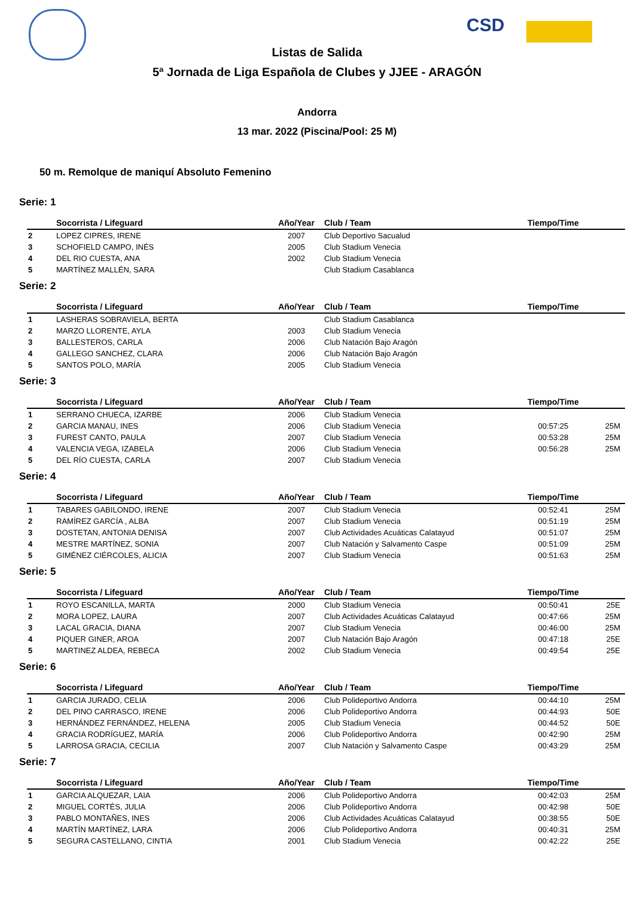CSD
Listas de Salida
5ª Jornada de Liga Española de Clubes y JJEE - ARAGÓN
Andorra
13 mar. 2022 (Piscina/Pool: 25 M)
50 m. Remolque de maniquí Absoluto Femenino
Serie: 1
| | Socorrista / Lifeguard | Año/Year | Club / Team | Tiempo/Time | |
| --- | --- | --- | --- | --- | --- |
| 2 | LOPEZ CIPRES, IRENE | 2007 | Club Deportivo Sacualud | | |
| 3 | SCHOFIELD CAMPO, INÉS | 2005 | Club Stadium Venecia | | |
| 4 | DEL RIO CUESTA, ANA | 2002 | Club Stadium Venecia | | |
| 5 | MARTÍNEZ MALLÉN, SARA | | Club Stadium Casablanca | | |
Serie: 2
| | Socorrista / Lifeguard | Año/Year | Club / Team | Tiempo/Time | |
| --- | --- | --- | --- | --- | --- |
| 1 | LASHERAS SOBRAVIELA, BERTA | | Club Stadium Casablanca | | |
| 2 | MARZO LLORENTE, AYLA | 2003 | Club Stadium Venecia | | |
| 3 | BALLESTEROS, CARLA | 2006 | Club Natación Bajo Aragón | | |
| 4 | GALLEGO SANCHEZ, CLARA | 2006 | Club Natación Bajo Aragón | | |
| 5 | SANTOS POLO, MARÍA | 2005 | Club Stadium Venecia | | |
Serie: 3
| | Socorrista / Lifeguard | Año/Year | Club / Team | Tiempo/Time | |
| --- | --- | --- | --- | --- | --- |
| 1 | SERRANO CHUECA, IZARBE | 2006 | Club Stadium Venecia | | |
| 2 | GARCIA MANAU, INES | 2006 | Club Stadium Venecia | 00:57:25 | 25M |
| 3 | FUREST CANTO, PAULA | 2007 | Club Stadium Venecia | 00:53:28 | 25M |
| 4 | VALENCIA VEGA, IZABELA | 2006 | Club Stadium Venecia | 00:56:28 | 25M |
| 5 | DEL RÍO CUESTA, CARLA | 2007 | Club Stadium Venecia | | |
Serie: 4
| | Socorrista / Lifeguard | Año/Year | Club / Team | Tiempo/Time | |
| --- | --- | --- | --- | --- | --- |
| 1 | TABARES GABILONDO, IRENE | 2007 | Club Stadium Venecia | 00:52:41 | 25M |
| 2 | RAMÍREZ GARCÍA , ALBA | 2007 | Club Stadium Venecia | 00:51:19 | 25M |
| 3 | DOSTETAN, ANTONIA DENISA | 2007 | Club Actividades Acuáticas Calatayud | 00:51:07 | 25M |
| 4 | MESTRE MARTÍNEZ, SONIA | 2007 | Club Natación y Salvamento Caspe | 00:51:09 | 25M |
| 5 | GIMÉNEZ CIÉRCOLES, ALICIA | 2007 | Club Stadium Venecia | 00:51:63 | 25M |
Serie: 5
| | Socorrista / Lifeguard | Año/Year | Club / Team | Tiempo/Time | |
| --- | --- | --- | --- | --- | --- |
| 1 | ROYO ESCANILLA, MARTA | 2000 | Club Stadium Venecia | 00:50:41 | 25E |
| 2 | MORA LOPEZ, LAURA | 2007 | Club Actividades Acuáticas Calatayud | 00:47:66 | 25M |
| 3 | LACAL GRACIA, DIANA | 2007 | Club Stadium Venecia | 00:46:00 | 25M |
| 4 | PIQUER GINER, AROA | 2007 | Club Natación Bajo Aragón | 00:47:18 | 25E |
| 5 | MARTINEZ ALDEA, REBECA | 2002 | Club Stadium Venecia | 00:49:54 | 25E |
Serie: 6
| | Socorrista / Lifeguard | Año/Year | Club / Team | Tiempo/Time | |
| --- | --- | --- | --- | --- | --- |
| 1 | GARCIA JURADO, CELIA | 2006 | Club Polideportivo Andorra | 00:44:10 | 25M |
| 2 | DEL PINO CARRASCO, IRENE | 2006 | Club Polideportivo Andorra | 00:44:93 | 50E |
| 3 | HERNÁNDEZ FERNÁNDEZ, HELENA | 2005 | Club Stadium Venecia | 00:44:52 | 50E |
| 4 | GRACIA RODRÍGUEZ, MARÍA | 2006 | Club Polideportivo Andorra | 00:42:90 | 25M |
| 5 | LARROSA GRACIA, CECILIA | 2007 | Club Natación y Salvamento Caspe | 00:43:29 | 25M |
Serie: 7
| | Socorrista / Lifeguard | Año/Year | Club / Team | Tiempo/Time | |
| --- | --- | --- | --- | --- | --- |
| 1 | GARCIA ALQUEZAR, LAIA | 2006 | Club Polideportivo Andorra | 00:42:03 | 25M |
| 2 | MIGUEL CORTÉS, JULIA | 2006 | Club Polideportivo Andorra | 00:42:98 | 50E |
| 3 | PABLO MONTAÑES, INES | 2006 | Club Actividades Acuáticas Calatayud | 00:38:55 | 50E |
| 4 | MARTÍN MARTÍNEZ, LARA | 2006 | Club Polideportivo Andorra | 00:40:31 | 25M |
| 5 | SEGURA CASTELLANO, CINTIA | 2001 | Club Stadium Venecia | 00:42:22 | 25E |